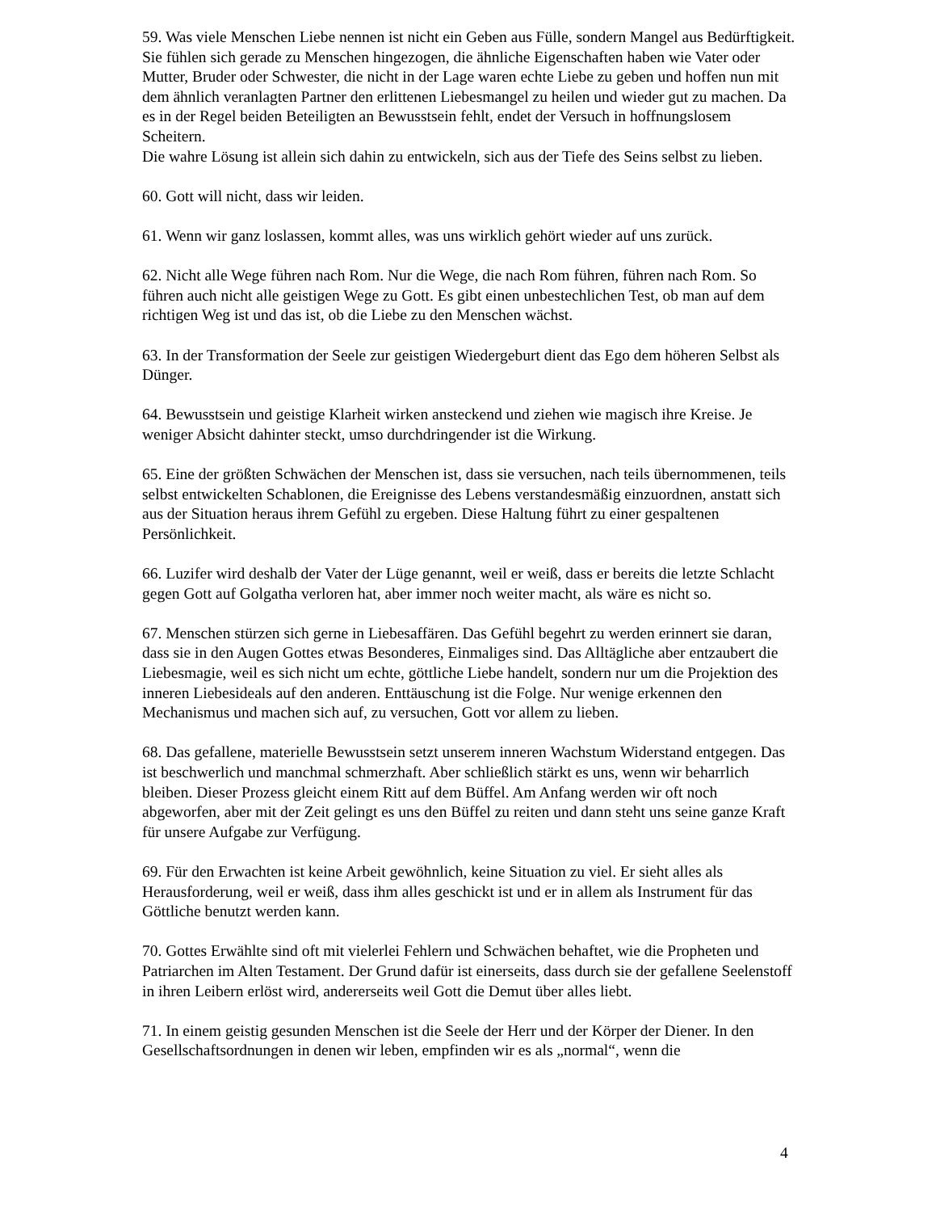59. Was viele Menschen Liebe nennen ist nicht ein Geben aus Fülle, sondern Mangel aus Bedürftigkeit. Sie fühlen sich gerade zu Menschen hingezogen, die ähnliche Eigenschaften haben wie Vater oder Mutter, Bruder oder Schwester, die nicht in der Lage waren echte Liebe zu geben und hoffen nun mit dem ähnlich veranlagten Partner den erlittenen Liebesmangel zu heilen und wieder gut zu machen. Da es in der Regel beiden Beteiligten an Bewusstsein fehlt, endet der Versuch in hoffnungslosem Scheitern.
Die wahre Lösung ist allein sich dahin zu entwickeln, sich aus der Tiefe des Seins selbst zu lieben.
60. Gott will nicht, dass wir leiden.
61. Wenn wir ganz loslassen, kommt alles, was uns wirklich gehört wieder auf uns zurück.
62. Nicht alle Wege führen nach Rom. Nur die Wege, die nach Rom führen, führen nach Rom. So führen auch nicht alle geistigen Wege zu Gott. Es gibt einen unbestechlichen Test, ob man auf dem richtigen Weg ist und das ist, ob die Liebe zu den Menschen wächst.
63. In der Transformation der Seele zur geistigen Wiedergeburt dient das Ego dem höheren Selbst als Dünger.
64. Bewusstsein und geistige Klarheit wirken ansteckend und ziehen wie magisch ihre Kreise. Je weniger Absicht dahinter steckt, umso durchdringender ist die Wirkung.
65. Eine der größten Schwächen der Menschen ist, dass sie versuchen, nach teils übernommenen, teils selbst entwickelten Schablonen, die Ereignisse des Lebens verstandesmäßig einzuordnen, anstatt sich aus der Situation heraus ihrem Gefühl zu ergeben. Diese Haltung führt zu einer gespaltenen Persönlichkeit.
66. Luzifer wird deshalb der Vater der Lüge genannt, weil er weiß, dass er bereits die letzte Schlacht gegen Gott auf Golgatha verloren hat, aber immer noch weiter macht, als wäre es nicht so.
67. Menschen stürzen sich gerne in Liebesaffären. Das Gefühl begehrt zu werden erinnert sie daran, dass sie in den Augen Gottes etwas Besonderes, Einmaliges sind. Das Alltägliche aber entzaubert die Liebesmagie, weil es sich nicht um echte, göttliche Liebe handelt, sondern nur um die Projektion des inneren Liebesideals auf den anderen. Enttäuschung ist die Folge. Nur wenige erkennen den Mechanismus und machen sich auf, zu versuchen, Gott vor allem zu lieben.
68. Das gefallene, materielle Bewusstsein setzt unserem inneren Wachstum Widerstand entgegen. Das ist beschwerlich und manchmal schmerzhaft. Aber schließlich stärkt es uns, wenn wir beharrlich bleiben. Dieser Prozess gleicht einem Ritt auf dem Büffel. Am Anfang werden wir oft noch abgeworfen, aber mit der Zeit gelingt es uns den Büffel zu reiten und dann steht uns seine ganze Kraft für unsere Aufgabe zur Verfügung.
69. Für den Erwachten ist keine Arbeit gewöhnlich, keine Situation zu viel. Er sieht alles als Herausforderung, weil er weiß, dass ihm alles geschickt ist und er in allem als Instrument für das Göttliche benutzt werden kann.
70. Gottes Erwählte sind oft mit vielerlei Fehlern und Schwächen behaftet, wie die Propheten und Patriarchen im Alten Testament. Der Grund dafür ist einerseits, dass durch sie der gefallene Seelenstoff in ihren Leibern erlöst wird, andererseits weil Gott die Demut über alles liebt.
71. In einem geistig gesunden Menschen ist die Seele der Herr und der Körper der Diener. In den Gesellschaftsordnungen in denen wir leben, empfinden wir es als „normal“, wenn die
4